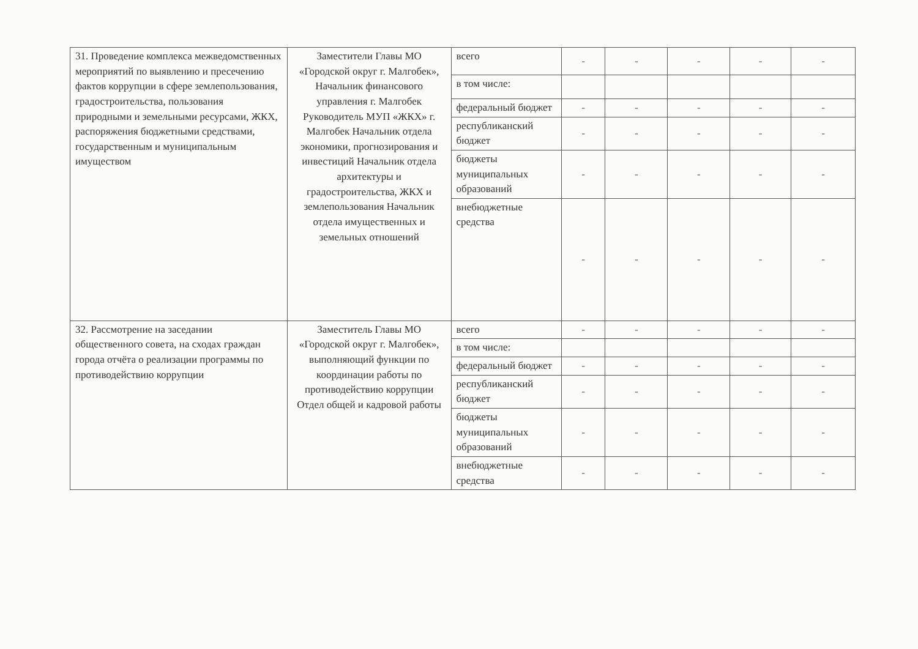| 31. Проведение комплекса межведомственных мероприятий по выявлению и пресечению фактов коррупции в сфере землепользования, градостроительства, пользования природными и земельными ресурсами, ЖКХ, распоряжения бюджетными средствами, государственным и муниципальным имуществом | Заместители Главы МО «Городской округ г. Малгобек», Начальник финансового управления г. Малгобек Руководитель МУП «ЖКХ» г. Малгобек Начальник отдела экономики, прогнозирования и инвестиций Начальник отдела архитектуры и градостроительства, ЖКХ и землепользования Начальник отдела имущественных и земельных отношений | всего | - | - | - | - | - |
| | | в том числе: | | | | | |
| | | федеральный бюджет | - | - | - | - | - |
| | | республиканский бюджет | - | - | - | - | - |
| | | бюджеты муниципальных образований | - | - | - | - | - |
| | | внебюджетные средства | - | - | - | - | - |
| 32. Рассмотрение на заседании общественного совета, на сходах граждан города отчёта о реализации программы по противодействию коррупции | Заместитель Главы МО «Городской округ г. Малгобек», выполняющий функции по координации работы по противодействию коррупции Отдел общей и кадровой работы | всего | - | - | - | - | - |
| | | в том числе: | | | | | |
| | | федеральный бюджет | - | - | - | - | - |
| | | республиканский бюджет | - | - | - | - | - |
| | | бюджеты муниципальных образований | - | - | - | - | - |
| | | внебюджетные средства | - | - | - | - | - |